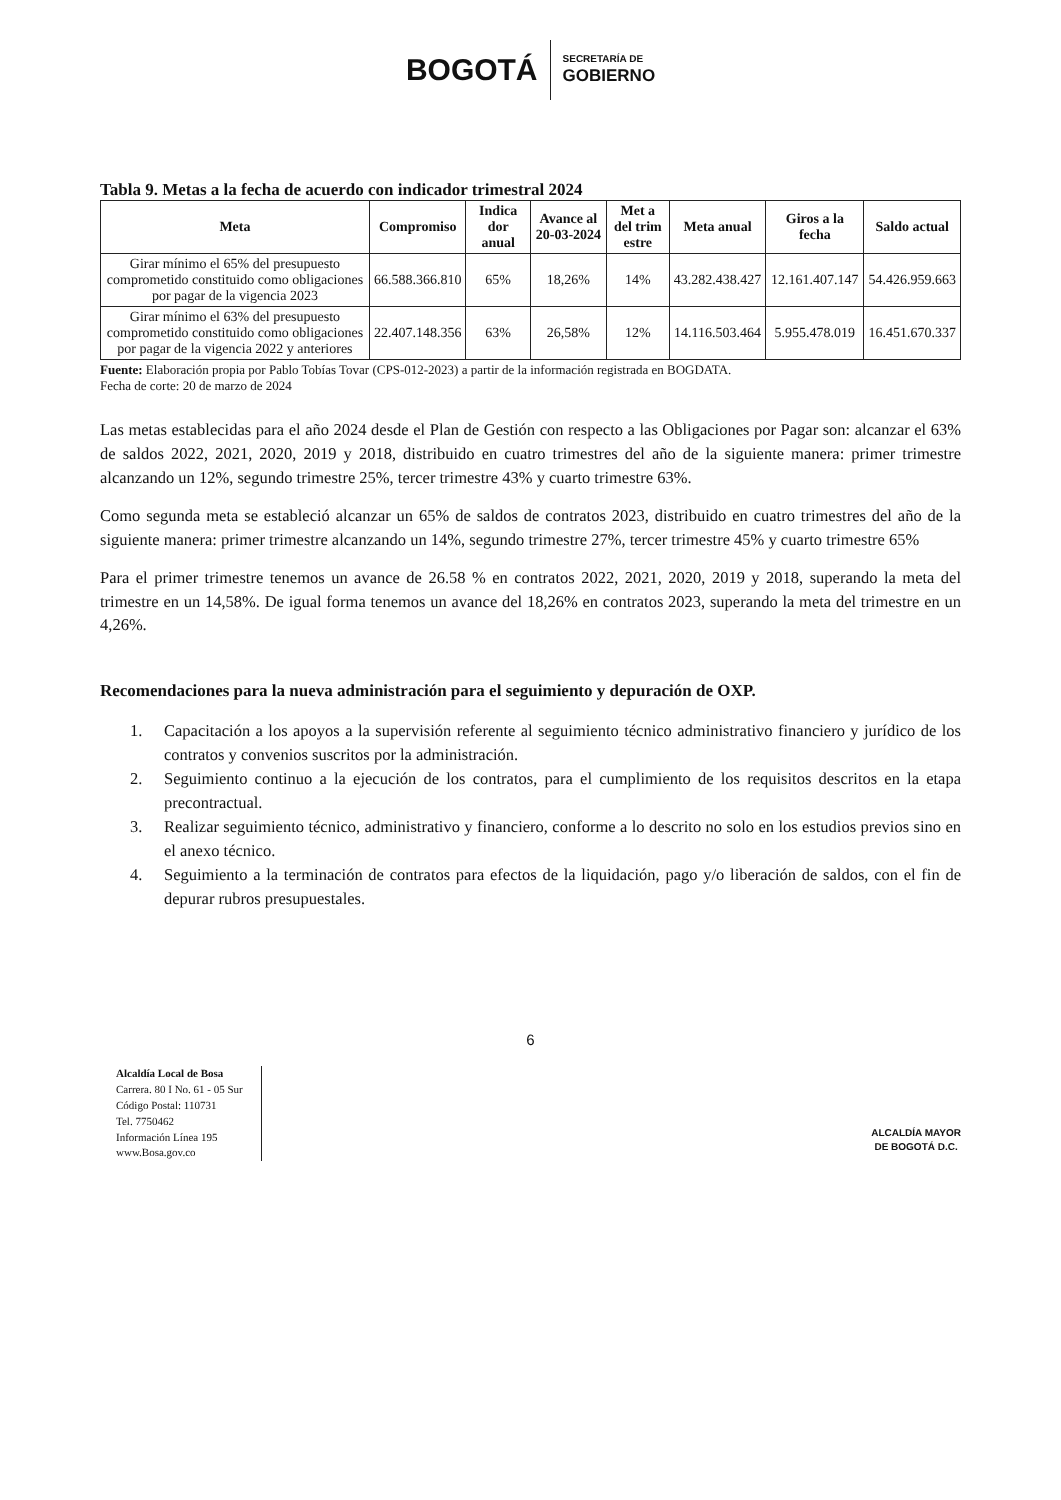BOGOTÁ
SECRETARÍA DE
GOBIERNO
Tabla 9. Metas a la fecha de acuerdo con indicador trimestral 2024
| Meta | Compromiso | Indica dor anual | Avance al 20-03-2024 | Met a del trim estre | Meta anual | Giros a la fecha | Saldo actual |
| --- | --- | --- | --- | --- | --- | --- | --- |
| Girar mínimo el 65% del presupuesto comprometido constituido como obligaciones por pagar de la vigencia 2023 | 66.588.366.810 | 65% | 18,26% | 14% | 43.282.438.427 | 12.161.407.147 | 54.426.959.663 |
| Girar mínimo el 63% del presupuesto comprometido constituido como obligaciones por pagar de la vigencia 2022 y anteriores | 22.407.148.356 | 63% | 26,58% | 12% | 14.116.503.464 | 5.955.478.019 | 16.451.670.337 |
Fuente: Elaboración propia por Pablo Tobías Tovar (CPS-012-2023) a partir de la información registrada en BOGDATA.
Fecha de corte: 20 de marzo de 2024
Las metas establecidas para el año 2024 desde el Plan de Gestión con respecto a las Obligaciones por Pagar son: alcanzar el 63% de saldos 2022, 2021, 2020, 2019 y 2018, distribuido en cuatro trimestres del año de la siguiente manera: primer trimestre alcanzando un 12%, segundo trimestre 25%, tercer trimestre 43% y cuarto trimestre 63%.
Como segunda meta se estableció alcanzar un 65% de saldos de contratos 2023, distribuido en cuatro trimestres del año de la siguiente manera: primer trimestre alcanzando un 14%, segundo trimestre 27%, tercer trimestre 45% y cuarto trimestre 65%
Para el primer trimestre tenemos un avance de 26.58 % en contratos 2022, 2021, 2020, 2019 y 2018, superando la meta del trimestre en un 14,58%. De igual forma tenemos un avance del 18,26% en contratos 2023, superando la meta del trimestre en un 4,26%.
Recomendaciones para la nueva administración para el seguimiento y depuración de OXP.
1. Capacitación a los apoyos a la supervisión referente al seguimiento técnico administrativo financiero y jurídico de los contratos y convenios suscritos por la administración.
2. Seguimiento continuo a la ejecución de los contratos, para el cumplimiento de los requisitos descritos en la etapa precontractual.
3. Realizar seguimiento técnico, administrativo y financiero, conforme a lo descrito no solo en los estudios previos sino en el anexo técnico.
4. Seguimiento a la terminación de contratos para efectos de la liquidación, pago y/o liberación de saldos, con el fin de depurar rubros presupuestales.
6
Alcaldía Local de Bosa
Carrera. 80 I No. 61 - 05 Sur
Código Postal: 110731
Tel. 7750462
Información Línea 195
www.Bosa.gov.co
ALCALDÍA MAYOR
DE BOGOTÁ D.C.